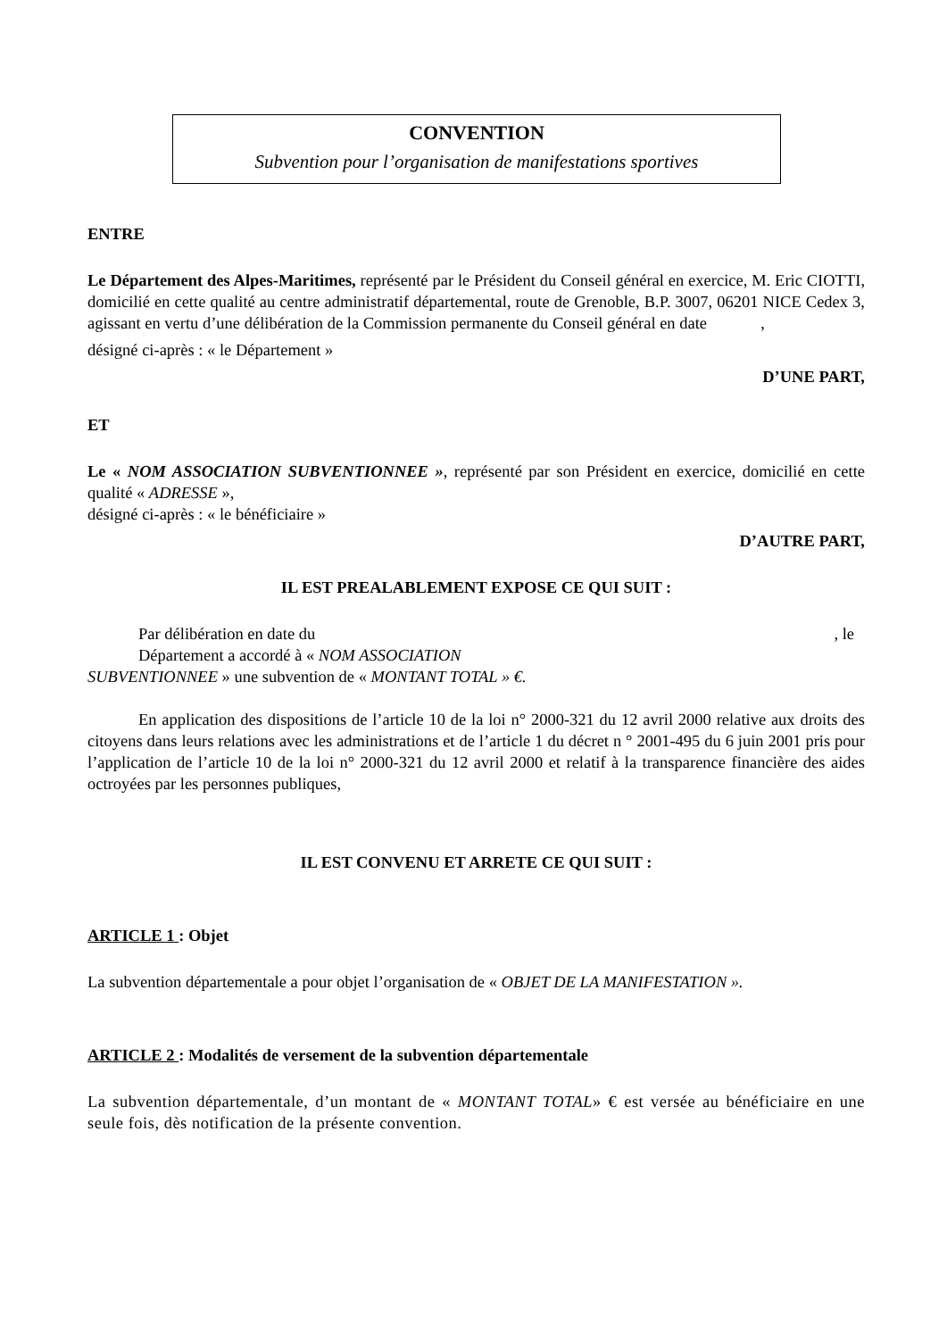CONVENTION
Subvention pour l’organisation de manifestations sportives
ENTRE
Le Département des Alpes-Maritimes, représenté par le Président du Conseil général en exercice, M. Eric CIOTTI, domicilié en cette qualité au centre administratif départemental, route de Grenoble, B.P. 3007, 06201 NICE Cedex 3, agissant en vertu d’une délibération de la Commission permanente du Conseil général en date ,
désigné ci-après : « le Département »
D’UNE PART,
ET
Le « NOM ASSOCIATION SUBVENTIONNEE », représenté par son Président en exercice, domicilié en cette qualité « ADRESSE »,
désigné ci-après : « le bénéficiaire »
D’AUTRE PART,
IL EST PREALABLEMENT EXPOSE CE QUI SUIT :
Par délibération en date du , le
Département a accordé à « NOM ASSOCIATION
SUBVENTIONNEE » une subvention de « MONTANT TOTAL » €.
En application des dispositions de l’article 10 de la loi n° 2000-321 du 12 avril 2000 relative aux droits des citoyens dans leurs relations avec les administrations et de l’article 1 du décret n ° 2001-495 du 6 juin 2001 pris pour l’application de l’article 10 de la loi n° 2000-321 du 12 avril 2000 et relatif à la transparence financière des aides octroyées par les personnes publiques,
IL EST CONVENU ET ARRETE CE QUI SUIT :
ARTICLE 1 : Objet
La subvention départementale a pour objet l’organisation de « OBJET DE LA MANIFESTATION ».
ARTICLE 2 : Modalités de versement de la subvention départementale
La subvention départementale, d’un montant de « MONTANT TOTAL» € est versée au bénéficiaire en une seule fois, dès notification de la présente convention.